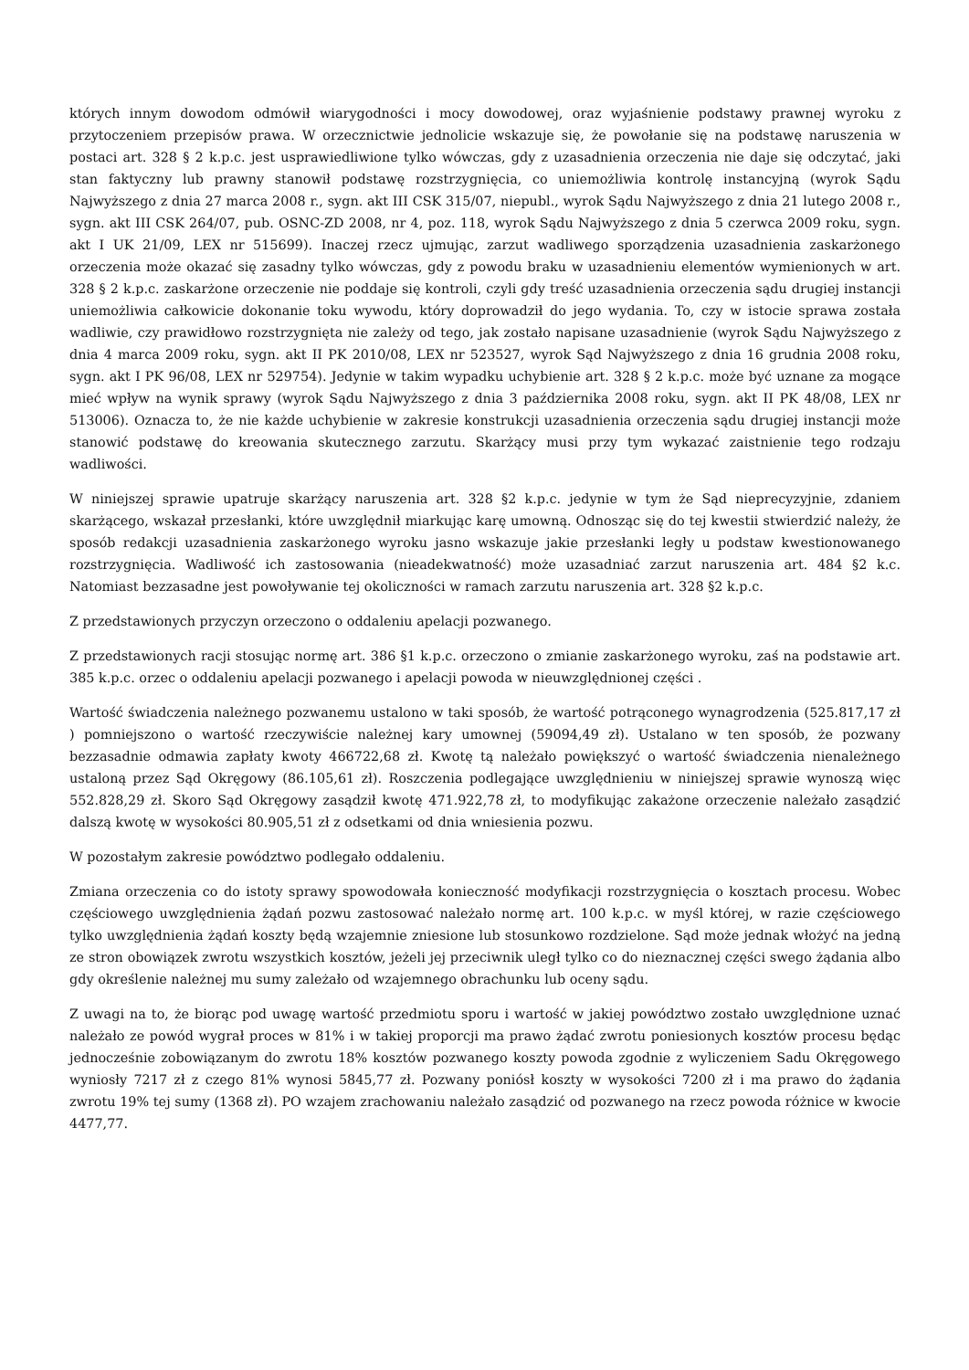których innym dowodom odmówił wiarygodności i mocy dowodowej, oraz wyjaśnienie podstawy prawnej wyroku z przytoczeniem przepisów prawa. W orzecznictwie jednolicie wskazuje się, że powołanie się na podstawę naruszenia w postaci art. 328 § 2 k.p.c. jest usprawiedliwione tylko wówczas, gdy z uzasadnienia orzeczenia nie daje się odczytać, jaki stan faktyczny lub prawny stanowił podstawę rozstrzygnięcia, co uniemożliwia kontrolę instancyjną (wyrok Sądu Najwyższego z dnia 27 marca 2008 r., sygn. akt III CSK 315/07, niepubl., wyrok Sądu Najwyższego z dnia 21 lutego 2008 r., sygn. akt III CSK 264/07, pub. OSNC-ZD 2008, nr 4, poz. 118, wyrok Sądu Najwyższego z dnia 5 czerwca 2009 roku, sygn. akt I UK 21/09, LEX nr 515699). Inaczej rzecz ujmując, zarzut wadliwego sporządzenia uzasadnienia zaskarżonego orzeczenia może okazać się zasadny tylko wówczas, gdy z powodu braku w uzasadnieniu elementów wymienionych w art. 328 § 2 k.p.c. zaskarżone orzeczenie nie poddaje się kontroli, czyli gdy treść uzasadnienia orzeczenia sądu drugiej instancji uniemożliwia całkowicie dokonanie toku wywodu, który doprowadził do jego wydania. To, czy w istocie sprawa została wadliwie, czy prawidłowo rozstrzygnięta nie zależy od tego, jak zostało napisane uzasadnienie (wyrok Sądu Najwyższego z dnia 4 marca 2009 roku, sygn. akt II PK 2010/08, LEX nr 523527, wyrok Sąd Najwyższego z dnia 16 grudnia 2008 roku, sygn. akt I PK 96/08, LEX nr 529754). Jedynie w takim wypadku uchybienie art. 328 § 2 k.p.c. może być uznane za mogące mieć wpływ na wynik sprawy (wyrok Sądu Najwyższego z dnia 3 października 2008 roku, sygn. akt II PK 48/08, LEX nr 513006). Oznacza to, że nie każde uchybienie w zakresie konstrukcji uzasadnienia orzeczenia sądu drugiej instancji może stanowić podstawę do kreowania skutecznego zarzutu. Skarżący musi przy tym wykazać zaistnienie tego rodzaju wadliwości.
W niniejszej sprawie upatruje skarżący naruszenia art. 328 §2 k.p.c. jedynie w tym że Sąd nieprecyzyjnie, zdaniem skarżącego, wskazał przesłanki, które uwzględnił miarkując karę umowną. Odnosząc się do tej kwestii stwierdzić należy, że sposób redakcji uzasadnienia zaskarżonego wyroku jasno wskazuje jakie przesłanki legły u podstaw kwestionowanego rozstrzygnięcia. Wadliwość ich zastosowania (nieadekwatność) może uzasadniać zarzut naruszenia art. 484 §2 k.c. Natomiast bezzasadne jest powoływanie tej okoliczności w ramach zarzutu naruszenia art. 328 §2 k.p.c.
Z przedstawionych przyczyn orzeczono o oddaleniu apelacji pozwanego.
Z przedstawionych racji stosując normę art. 386 §1 k.p.c. orzeczono o zmianie zaskarżonego wyroku, zaś na podstawie art. 385 k.p.c. orzec o oddaleniu apelacji pozwanego i apelacji powoda w nieuwzględnionej części .
Wartość świadczenia należnego pozwanemu ustalono w taki sposób, że wartość potrąconego wynagrodzenia (525.817,17 zł ) pomniejszono o wartość rzeczywiście należnej kary umownej (59094,49 zł). Ustalano w ten sposób, że pozwany bezzasadnie odmawia zapłaty kwoty 466722,68 zł. Kwotę tą należało powiększyć o wartość świadczenia nienależnego ustaloną przez Sąd Okręgowy (86.105,61 zł). Roszczenia podlegające uwzględnieniu w niniejszej sprawie wynoszą więc 552.828,29 zł. Skoro Sąd Okręgowy zasądził kwotę 471.922,78 zł, to modyfikując zakażone orzeczenie należało zasądzić dalszą kwotę w wysokości 80.905,51 zł z odsetkami od dnia wniesienia pozwu.
W pozostałym zakresie powództwo podlegało oddaleniu.
Zmiana orzeczenia co do istoty sprawy spowodowała konieczność modyfikacji rozstrzygnięcia o kosztach procesu. Wobec częściowego uwzględnienia żądań pozwu zastosować należało normę art. 100 k.p.c. w myśl której, w razie częściowego tylko uwzględnienia żądań koszty będą wzajemnie zniesione lub stosunkowo rozdzielone. Sąd może jednak włożyć na jedną ze stron obowiązek zwrotu wszystkich kosztów, jeżeli jej przeciwnik uległ tylko co do nieznacznej części swego żądania albo gdy określenie należnej mu sumy zależało od wzajemnego obrachunku lub oceny sądu.
Z uwagi na to, że biorąc pod uwagę wartość przedmiotu sporu i wartość w jakiej powództwo zostało uwzględnione uznać należało ze powód wygrał proces w 81% i w takiej proporcji ma prawo żądać zwrotu poniesionych kosztów procesu będąc jednocześnie zobowiązanym do zwrotu 18% kosztów pozwanego koszty powoda zgodnie z wyliczeniem Sadu Okręgowego wyniosły 7217 zł z czego 81% wynosi 5845,77 zł. Pozwany poniósł koszty w wysokości 7200 zł i ma prawo do żądania zwrotu 19% tej sumy (1368 zł). PO wzajem zrachowaniu należało zasądzić od pozwanego na rzecz powoda różnice w kwocie 4477,77.